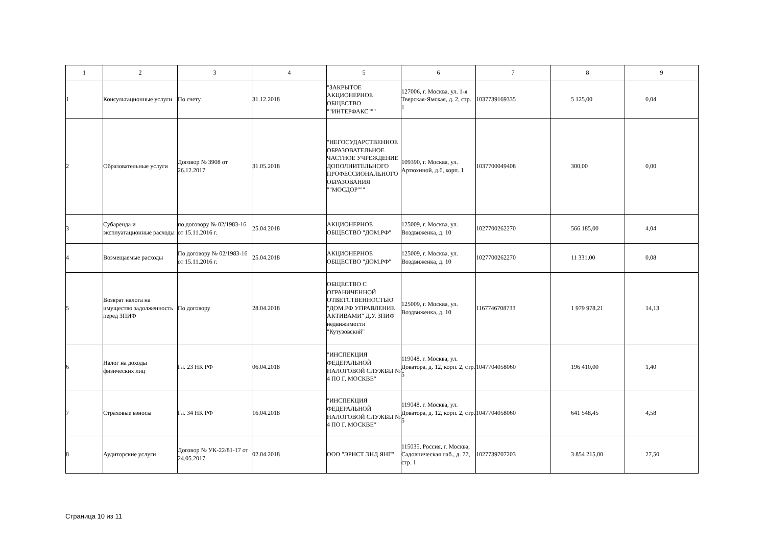| 1 | 2 | 3 | 4 | 5 | 6 | 7 | 8 | 9 |
| --- | --- | --- | --- | --- | --- | --- | --- | --- |
| 1 | Консультационные услуги | По счету | 31.12.2018 | "ЗАКРЫТОЕ АКЦИОНЕРНОЕ ОБЩЕСТВО ""ИНТЕРФАКС""" | 127006, г. Москва, ул. 1-я Тверская-Ямская, д. 2, стр. 1 | 1037739169335 | 5 125,00 | 0,04 |
| 2 | Образовательные услуги | Договор № 3908 от 26.12.2017 | 31.05.2018 | "НЕГОСУДАРСТВЕННОЕ ОБРАЗОВАТЕЛЬНОЕ ЧАСТНОЕ УЧРЕЖДЕНИЕ ДОПОЛНИТЕЛЬНОГО ПРОФЕССИОНАЛЬНОГО ОБРАЗОВАНИЯ ""МОСДОР""" | 109390, г. Москва, ул. Артюхиной, д.6, корп. 1 | 1037700049408 | 300,00 | 0,00 |
| 3 | Субаренда и эксплуатационные расходы | по договору № 02/1983-16 от 15.11.2016 г. | 25.04.2018 | АКЦИОНЕРНОЕ ОБЩЕСТВО "ДОМ.РФ" | 125009, г. Москва, ул. Воздвиженка, д. 10 | 1027700262270 | 566 185,00 | 4,04 |
| 4 | Возмещаемые расходы | По договору № 02/1983-16 от 15.11.2016 г. | 25.04.2018 | АКЦИОНЕРНОЕ ОБЩЕСТВО "ДОМ.РФ" | 125009, г. Москва, ул. Воздвиженка, д. 10 | 1027700262270 | 11 331,00 | 0,08 |
| 5 | Возврат налога на имущество задолженность перед ЗПИФ | По договору | 28.04.2018 | ОБЩЕСТВО С ОГРАНИЧЕННОЙ ОТВЕТСТВЕННОСТЬЮ "ДОМ.РФ УПРАВЛЕНИЕ АКТИВАМИ" Д.У. ЗПИФ недвижимости "Кутузовский" | 125009, г. Москва, ул. Воздвиженка, д. 10 | 1167746708733 | 1 979 978,21 | 14,13 |
| 6 | Налог на доходы физических лиц | Гл. 23 НК РФ | 06.04.2018 | "ИНСПЕКЦИЯ ФЕДЕРАЛЬНОЙ НАЛОГОВОЙ СЛУЖБЫ № 4 ПО Г. МОСКВЕ" | 119048, г. Москва, ул. Доватора, д. 12, корп. 2, стр. 5 | 1047704058060 | 196 410,00 | 1,40 |
| 7 | Страховые взносы | Гл. 34 НК РФ | 16.04.2018 | "ИНСПЕКЦИЯ ФЕДЕРАЛЬНОЙ НАЛОГОВОЙ СЛУЖБЫ № 4 ПО Г. МОСКВЕ" | 119048, г. Москва, ул. Доватора, д. 12, корп. 2, стр. 5 | 1047704058060 | 641 548,45 | 4,58 |
| 8 | Аудиторские услуги | Договор № УК-22/81-17 от 24.05.2017 | 02.04.2018 | ООО "ЭРНСТ ЭНД ЯНГ" | 115035, Россия, г. Москва, Садовническая наб., д. 77, стр. 1 | 1027739707203 | 3 854 215,00 | 27,50 |
Страница 10 из 11